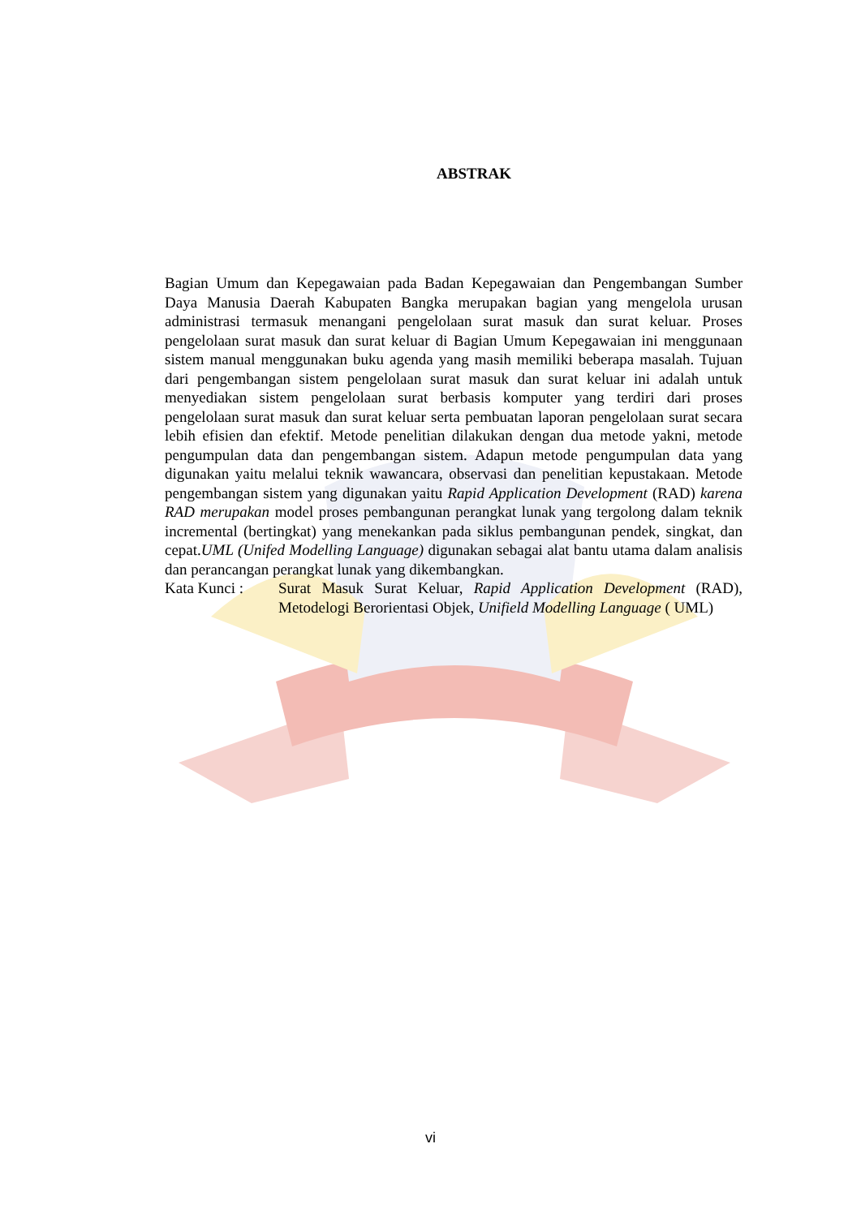ABSTRAK
Bagian Umum dan Kepegawaian pada Badan Kepegawaian dan Pengembangan Sumber Daya Manusia Daerah Kabupaten Bangka merupakan bagian yang mengelola urusan administrasi termasuk menangani pengelolaan surat masuk dan surat keluar. Proses pengelolaan surat masuk dan surat keluar di Bagian Umum Kepegawaian ini menggunaan sistem manual menggunakan buku agenda yang masih memiliki beberapa masalah. Tujuan dari pengembangan sistem pengelolaan surat masuk dan surat keluar ini adalah untuk menyediakan sistem pengelolaan surat berbasis komputer yang terdiri dari proses pengelolaan surat masuk dan surat keluar serta pembuatan laporan pengelolaan surat secara lebih efisien dan efektif. Metode penelitian dilakukan dengan dua metode yakni, metode pengumpulan data dan pengembangan sistem. Adapun metode pengumpulan data yang digunakan yaitu melalui teknik wawancara, observasi dan penelitian kepustakaan. Metode pengembangan sistem yang digunakan yaitu Rapid Application Development (RAD) karena RAD merupakan model proses pembangunan perangkat lunak yang tergolong dalam teknik incremental (bertingkat) yang menekankan pada siklus pembangunan pendek, singkat, dan cepat.UML (Unifed Modelling Language) digunakan sebagai alat bantu utama dalam analisis dan perancangan perangkat lunak yang dikembangkan.
Kata Kunci : Surat Masuk Surat Keluar, Rapid Application Development (RAD), Metodelogi Berorientasi Objek, Unifield Modelling Language ( UML)
vi